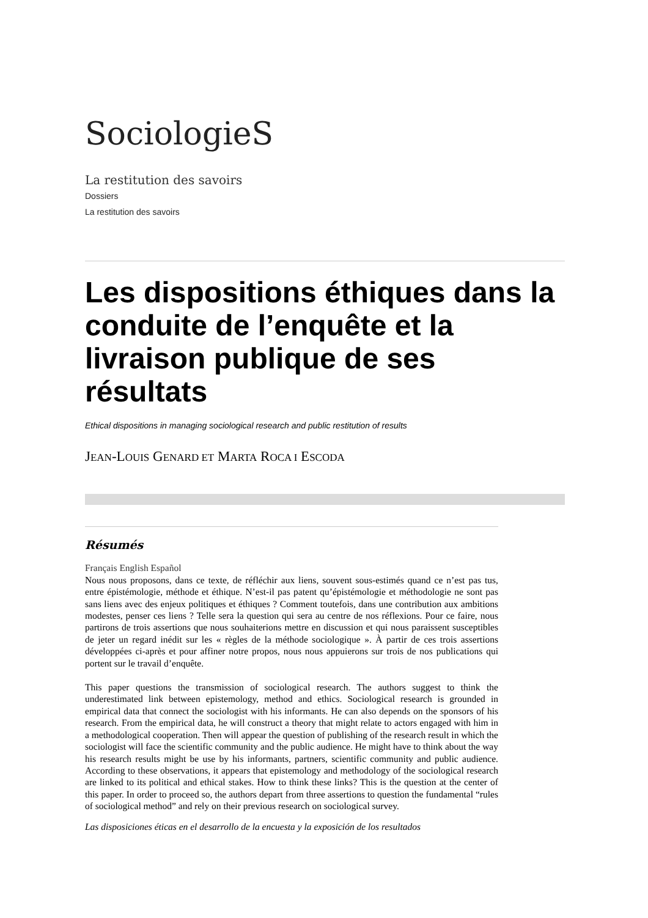SociologieS
La restitution des savoirs
Dossiers
La restitution des savoirs
Les dispositions éthiques dans la conduite de l’enquête et la livraison publique de ses résultats
Ethical dispositions in managing sociological research and public restitution of results
JEAN-LOUIS GENARD ET MARTA ROCA I ESCODA
Résumés
Français English Español
Nous nous proposons, dans ce texte, de réfléchir aux liens, souvent sous-estimés quand ce n’est pas tus, entre épistémologie, méthode et éthique. N’est-il pas patent qu’épistémologie et méthodologie ne sont pas sans liens avec des enjeux politiques et éthiques ? Comment toutefois, dans une contribution aux ambitions modestes, penser ces liens ? Telle sera la question qui sera au centre de nos réflexions. Pour ce faire, nous partirons de trois assertions que nous souhaiterions mettre en discussion et qui nous paraissent susceptibles de jeter un regard inédit sur les « règles de la méthode sociologique ». À partir de ces trois assertions développées ci-après et pour affiner notre propos, nous nous appuierons sur trois de nos publications qui portent sur le travail d’enquête.
This paper questions the transmission of sociological research. The authors suggest to think the underestimated link between epistemology, method and ethics. Sociological research is grounded in empirical data that connect the sociologist with his informants. He can also depends on the sponsors of his research. From the empirical data, he will construct a theory that might relate to actors engaged with him in a methodological cooperation. Then will appear the question of publishing of the research result in which the sociologist will face the scientific community and the public audience. He might have to think about the way his research results might be use by his informants, partners, scientific community and public audience. According to these observations, it appears that epistemology and methodology of the sociological research are linked to its political and ethical stakes. How to think these links? This is the question at the center of this paper. In order to proceed so, the authors depart from three assertions to question the fundamental “rules of sociological method” and rely on their previous research on sociological survey.
Las disposiciones éticas en el desarrollo de la encuesta y la exposición de los resultados